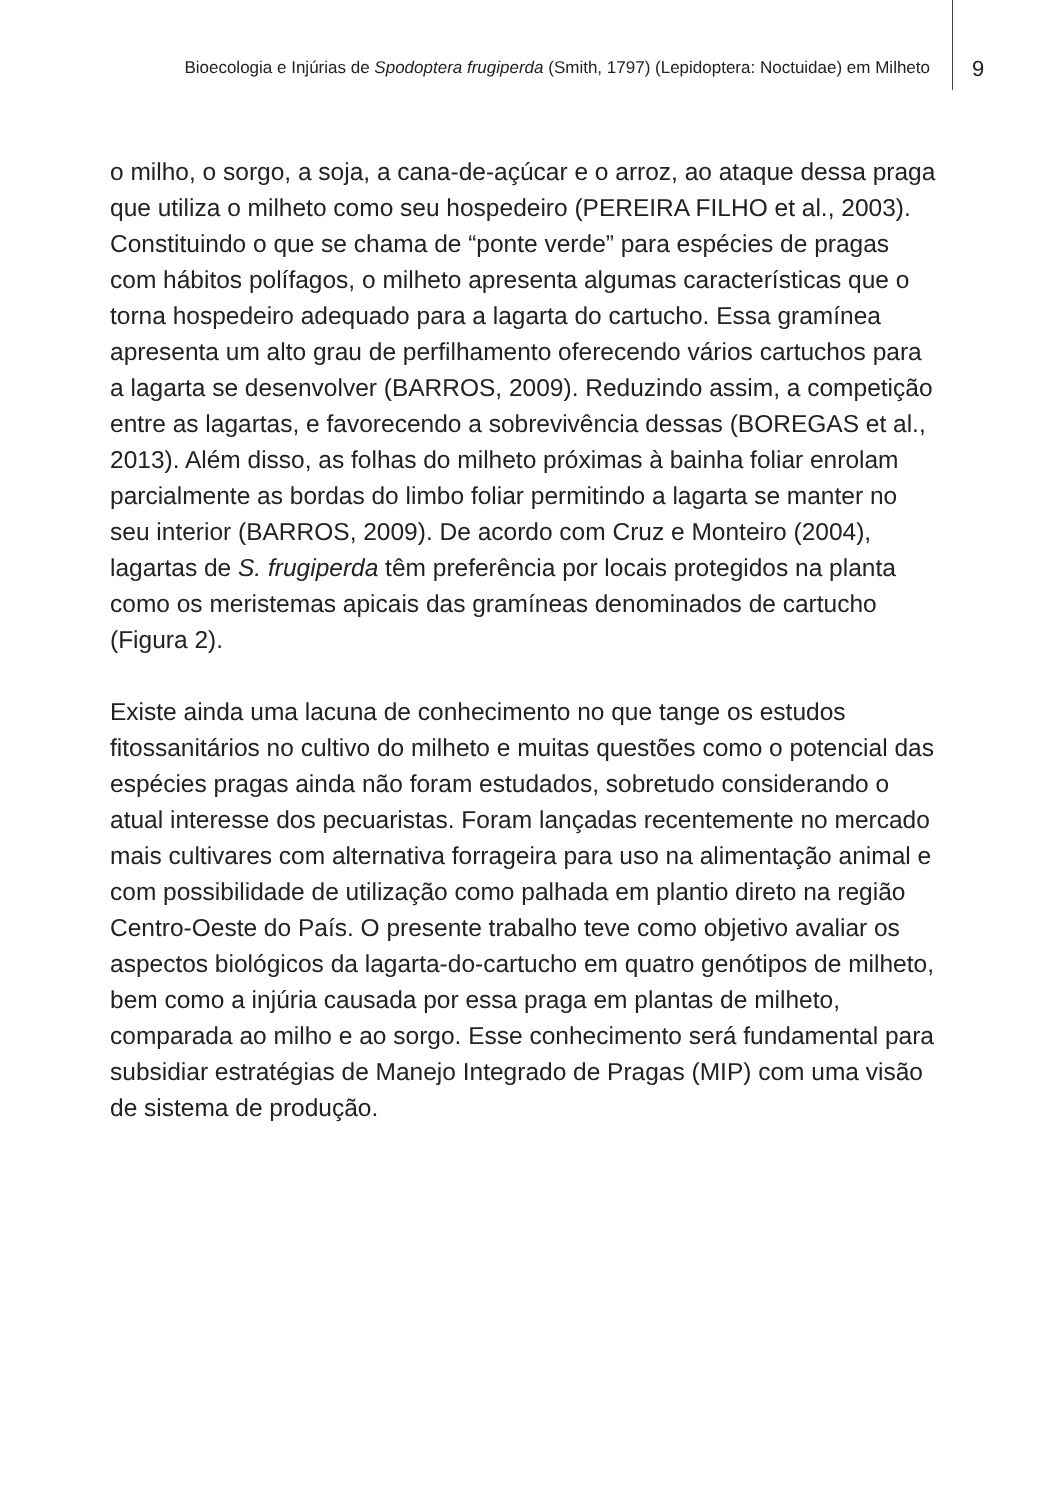Bioecologia e Injúrias de Spodoptera frugiperda (Smith, 1797) (Lepidoptera: Noctuidae) em Milheto
9
o milho, o sorgo, a soja, a cana-de-açúcar e o arroz, ao ataque dessa praga que utiliza o milheto como seu hospedeiro (PEREIRA FILHO et al., 2003). Constituindo o que se chama de “ponte verde” para espécies de pragas com hábitos polífagos, o milheto apresenta algumas características que o torna hospedeiro adequado para a lagarta do cartucho. Essa gramínea apresenta um alto grau de perfilhamento oferecendo vários cartuchos para a lagarta se desenvolver (BARROS, 2009). Reduzindo assim, a competição entre as lagartas, e favorecendo a sobrevivência dessas (BOREGAS et al., 2013). Além disso, as folhas do milheto próximas à bainha foliar enrolam parcialmente as bordas do limbo foliar permitindo a lagarta se manter no seu interior (BARROS, 2009). De acordo com Cruz e Monteiro (2004), lagartas de S. frugiperda têm preferência por locais protegidos na planta como os meristemas apicais das gramíneas denominados de cartucho (Figura 2).
Existe ainda uma lacuna de conhecimento no que tange os estudos fitossanitários no cultivo do milheto e muitas questões como o potencial das espécies pragas ainda não foram estudados, sobretudo considerando o atual interesse dos pecuaristas. Foram lançadas recentemente no mercado mais cultivares com alternativa forrageira para uso na alimentação animal e com possibilidade de utilização como palhada em plantio direto na região Centro-Oeste do País. O presente trabalho teve como objetivo avaliar os aspectos biológicos da lagarta-do-cartucho em quatro genótipos de milheto, bem como a injúria causada por essa praga em plantas de milheto, comparada ao milho e ao sorgo. Esse conhecimento será fundamental para subsidiar estratégias de Manejo Integrado de Pragas (MIP) com uma visão de sistema de produção.